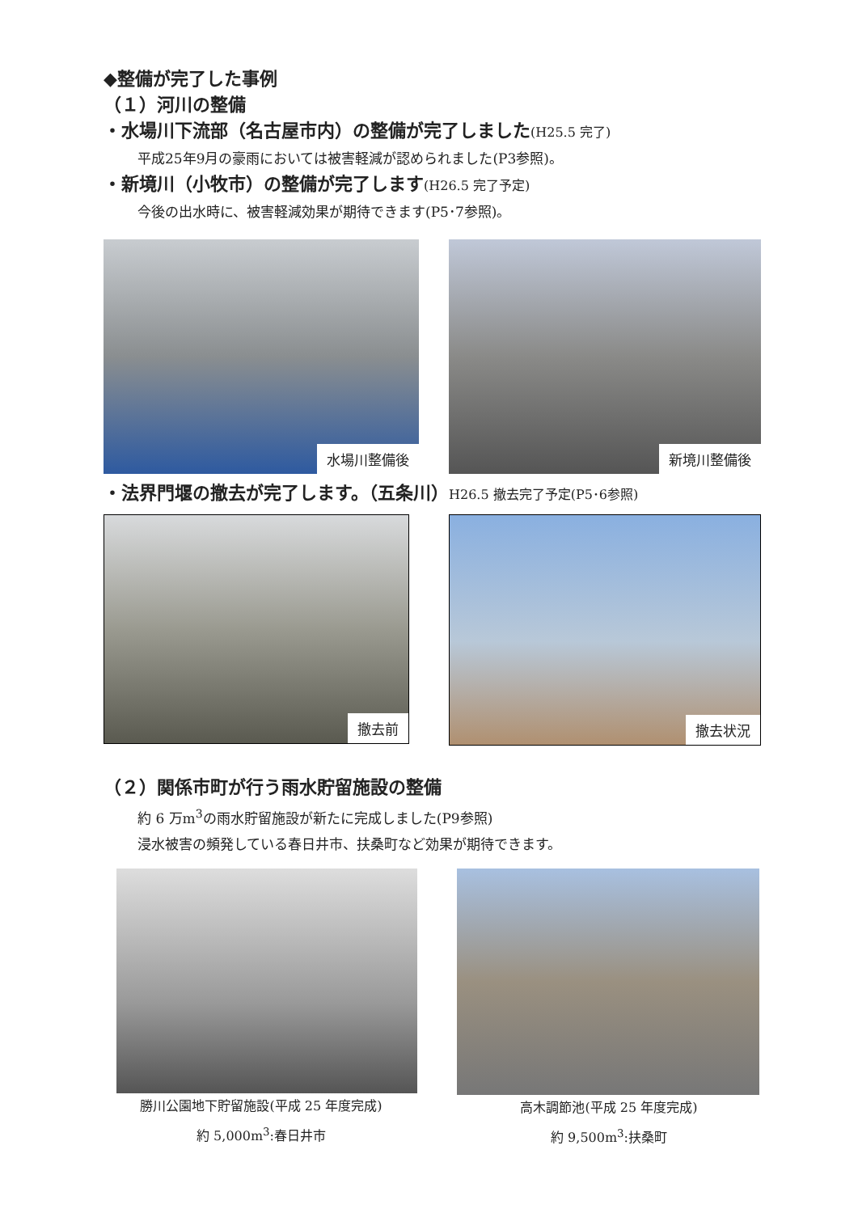◆整備が完了した事例
（１）河川の整備
・水場川下流部（名古屋市内）の整備が完了しました(H25.5 完了)
平成25年9月の豪雨においては被害軽減が認められました(P3参照)。
・新境川（小牧市）の整備が完了します(H26.5 完了予定)
今後の出水時に、被害軽減効果が期待できます(P5･7参照)。
水場川整備後
新境川整備後
・法界門堰の撤去が完了します。（五条川）H26.5 撤去完了予定(P5･6参照)
撤去前
撤去状況
（２）関係市町が行う雨水貯留施設の整備
約 6 万m<sup>3</sup>の雨水貯留施設が新たに完成しました(P9参照)
浸水被害の頻発している春日井市、扶桑町など効果が期待できます。
勝川公園地下貯留施設(平成 25 年度完成)
約 5,000m<sup>3</sup>:春日井市
高木調節池(平成 25 年度完成)
約 9,500m<sup>3</sup>:扶桑町